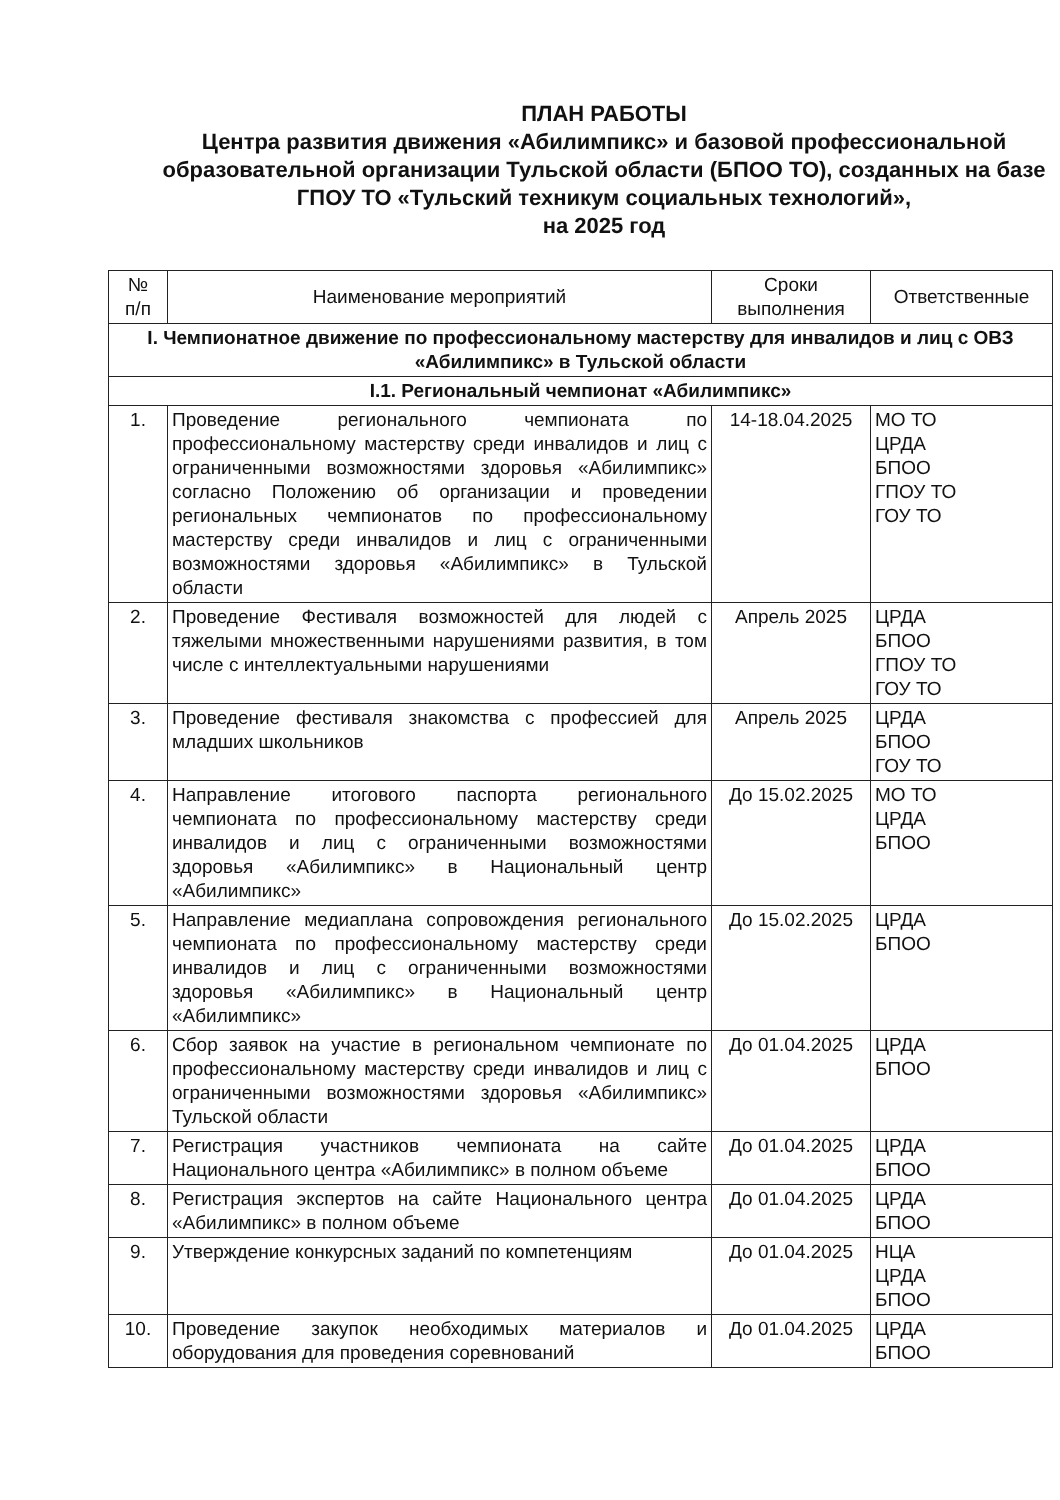ПЛАН РАБОТЫ
Центра развития движения «Абилимпикс» и базовой профессиональной образовательной организации Тульской области (БПОО ТО), созданных на базе ГПОУ ТО «Тульский техникум социальных технологий»,
на 2025 год
| № п/п | Наименование мероприятий | Сроки выполнения | Ответственные |
| --- | --- | --- | --- |
| I. Чемпионатное движение по профессиональному мастерству для инвалидов и лиц с ОВЗ «Абилимпикс» в Тульской области | | | |
| I.1. Региональный чемпионат «Абилимпикс» | | | |
| 1. | Проведение регионального чемпионата по профессиональному мастерству среди инвалидов и лиц с ограниченными возможностями здоровья «Абилимпикс» согласно Положению об организации и проведении региональных чемпионатов по профессиональному мастерству среди инвалидов и лиц с ограниченными возможностями здоровья «Абилимпикс» в Тульской области | 14-18.04.2025 | МО ТО ЦРДА БПОО ГПОУ ТО ГОУ ТО |
| 2. | Проведение Фестиваля возможностей для людей с тяжелыми множественными нарушениями развития, в том числе с интеллектуальными нарушениями | Апрель 2025 | ЦРДА БПОО ГПОУ ТО ГОУ ТО |
| 3. | Проведение фестиваля знакомства с профессией для младших школьников | Апрель 2025 | ЦРДА БПОО ГОУ ТО |
| 4. | Направление итогового паспорта регионального чемпионата по профессиональному мастерству среди инвалидов и лиц с ограниченными возможностями здоровья «Абилимпикс» в Национальный центр «Абилимпикс» | До 15.02.2025 | МО ТО ЦРДА БПОО |
| 5. | Направление медиаплана сопровождения регионального чемпионата по профессиональному мастерству среди инвалидов и лиц с ограниченными возможностями здоровья «Абилимпикс» в Национальный центр «Абилимпикс» | До 15.02.2025 | ЦРДА БПОО |
| 6. | Сбор заявок на участие в региональном чемпионате по профессиональному мастерству среди инвалидов и лиц с ограниченными возможностями здоровья «Абилимпикс» Тульской области | До 01.04.2025 | ЦРДА БПОО |
| 7. | Регистрация участников чемпионата на сайте Национального центра «Абилимпикс» в полном объеме | До 01.04.2025 | ЦРДА БПОО |
| 8. | Регистрация экспертов на сайте Национального центра «Абилимпикс» в полном объеме | До 01.04.2025 | ЦРДА БПОО |
| 9. | Утверждение конкурсных заданий по компетенциям | До 01.04.2025 | НЦА ЦРДА БПОО |
| 10. | Проведение закупок необходимых материалов и оборудования для проведения соревнований | До 01.04.2025 | ЦРДА БПОО |